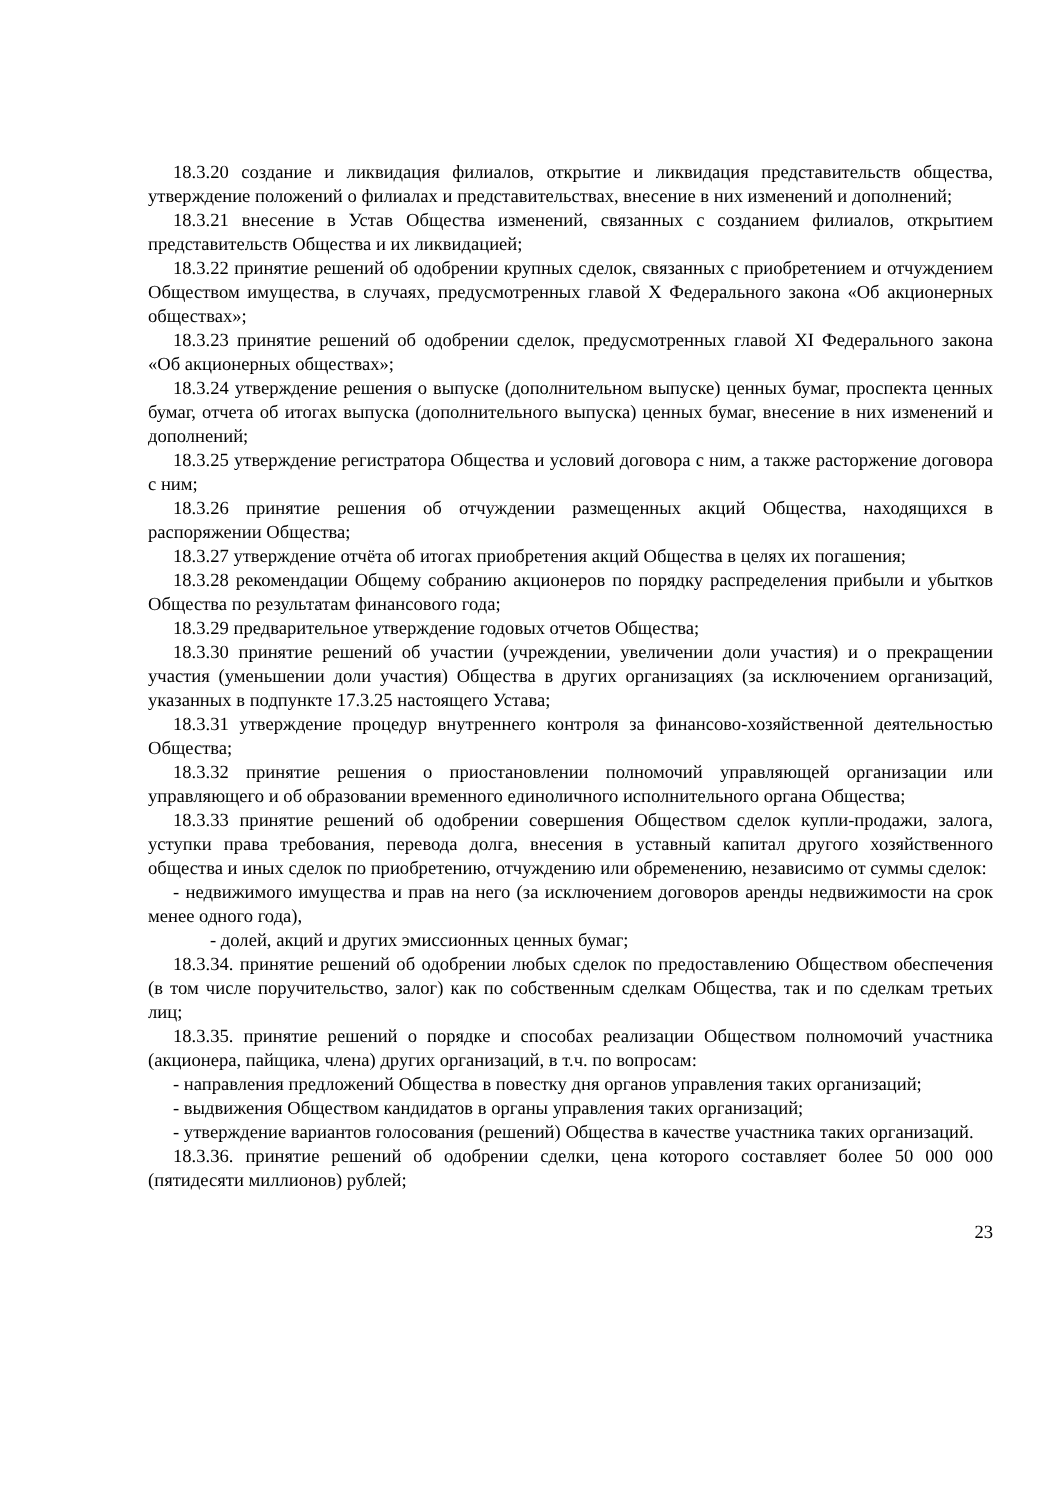18.3.20 создание и ликвидация филиалов, открытие и ликвидация представительств общества, утверждение положений о филиалах и представительствах, внесение в них изменений и дополнений;
18.3.21 внесение в Устав Общества изменений, связанных с созданием филиалов, открытием представительств Общества и их ликвидацией;
18.3.22 принятие решений об одобрении крупных сделок, связанных с приобретением и отчуждением Обществом имущества, в случаях, предусмотренных главой X Федерального закона «Об акционерных обществах»;
18.3.23 принятие решений об одобрении сделок, предусмотренных главой XI Федерального закона «Об акционерных обществах»;
18.3.24 утверждение решения о выпуске (дополнительном выпуске) ценных бумаг, проспекта ценных бумаг, отчета об итогах выпуска (дополнительного выпуска) ценных бумаг, внесение в них изменений и дополнений;
18.3.25 утверждение регистратора Общества и условий договора с ним, а также расторжение договора с ним;
18.3.26 принятие решения об отчуждении размещенных акций Общества, находящихся в распоряжении Общества;
18.3.27 утверждение отчёта об итогах приобретения акций Общества в целях их погашения;
18.3.28 рекомендации Общему собранию акционеров по порядку распределения прибыли и убытков Общества по результатам финансового года;
18.3.29 предварительное утверждение годовых отчетов Общества;
18.3.30 принятие решений об участии (учреждении, увеличении доли участия) и о прекращении участия (уменьшении доли участия) Общества в других организациях (за исключением организаций, указанных в подпункте 17.3.25 настоящего Устава;
18.3.31 утверждение процедур внутреннего контроля за финансово-хозяйственной деятельностью Общества;
18.3.32 принятие решения о приостановлении полномочий управляющей организации или управляющего и об образовании временного единоличного исполнительного органа Общества;
18.3.33 принятие решений об одобрении совершения Обществом сделок купли-продажи, залога, уступки права требования, перевода долга, внесения в уставный капитал другого хозяйственного общества и иных сделок по приобретению, отчуждению или обременению, независимо от суммы сделок:
- недвижимого имущества и прав на него (за исключением договоров аренды недвижимости на срок менее одного года),
- долей, акций и других эмиссионных ценных бумаг;
18.3.34. принятие решений об одобрении любых сделок по предоставлению Обществом обеспечения (в том числе поручительство, залог) как по собственным сделкам Общества, так и по сделкам третьих лиц;
18.3.35. принятие решений о порядке и способах реализации Обществом полномочий участника (акционера, пайщика, члена) других организаций, в т.ч. по вопросам:
- направления предложений Общества в повестку дня органов управления таких организаций;
- выдвижения Обществом кандидатов в органы управления таких организаций;
- утверждение вариантов голосования (решений) Общества в качестве участника таких организаций.
18.3.36. принятие решений об одобрении сделки, цена которого составляет более 50 000 000 (пятидесяти миллионов) рублей;
23